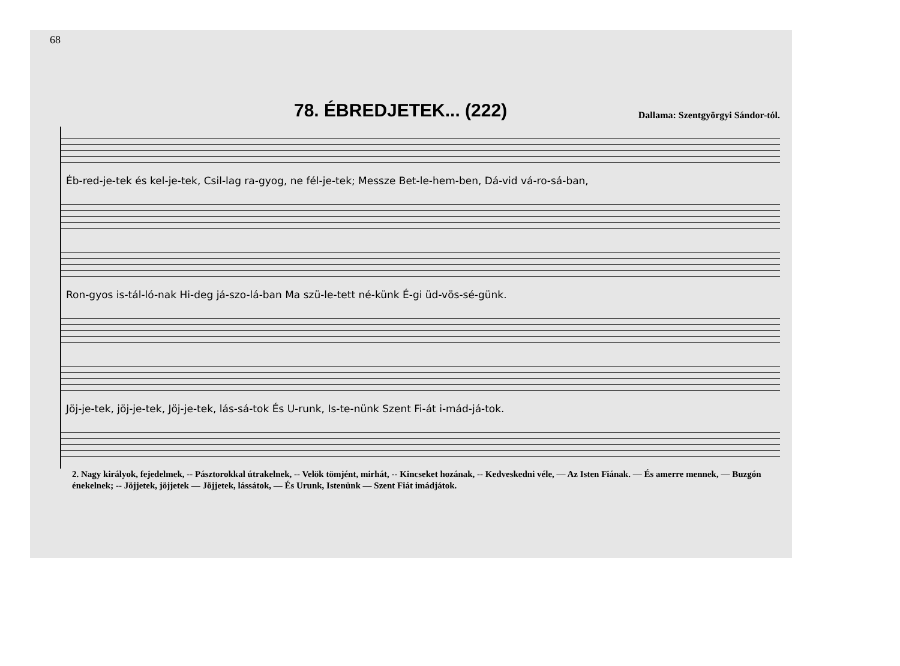68
78. ÉBREDJETEK... (222)
Dallama: Szentgyörgyi Sándor-tól.
Éb-red-je-tek és kel-je-tek, Csil-lag ra-gyog, ne fél-je-tek; Messze Bet-le-hem-ben, Dá-vid vá-ro-sá-ban,
Ron-gyos is-tál-ló-nak Hi-deg já-szo-lá-ban Ma szü-le-tett né-künk É-gi üd-vös-sé-günk.
Jöj-je-tek, jöj-je-tek, Jöj-je-tek, lás-sá-tok És U-runk, Is-te-nünk Szent Fi-át i-mád-já-tok.
2. Nagy királyok, fejedelmek, -- Pásztorokkal útrakelnek, -- Velök tömjént, mirhát, -- Kincseket hozának, -- Kedveskedni véle, — Az Isten Fiának. — És amerre mennek, — Buzgón énekelnek; -- Jöjjetek, jöjjetek — Jöjjetek, lássátok, — És Urunk, Istenünk — Szent Fiát imádjátok.